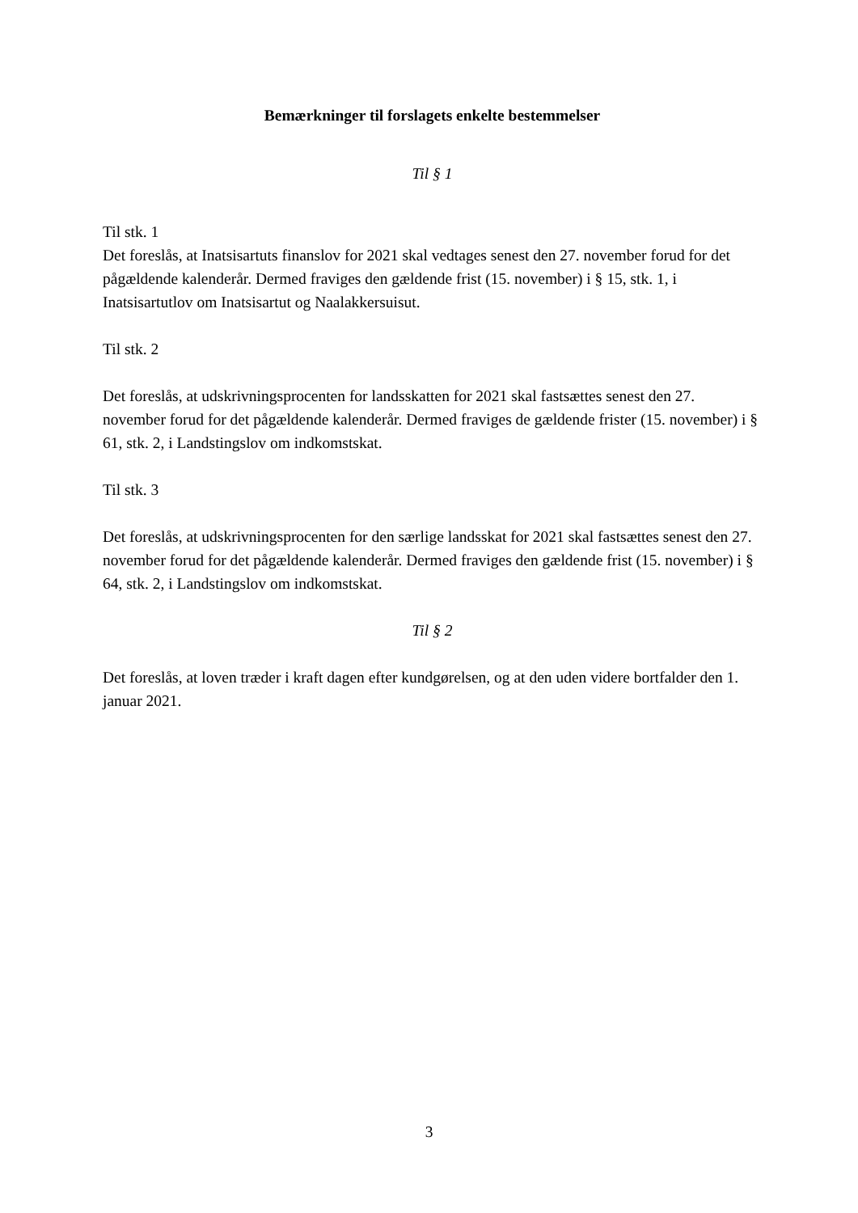Bemærkninger til forslagets enkelte bestemmelser
Til § 1
Til stk. 1
Det foreslås, at Inatsisartuts finanslov for 2021 skal vedtages senest den 27. november forud for det pågældende kalenderår. Dermed fraviges den gældende frist (15. november) i § 15, stk. 1, i Inatsisartutlov om Inatsisartut og Naalakkersuisut.
Til stk. 2
Det foreslås, at udskrivningsprocenten for landsskatten for 2021 skal fastsættes senest den 27. november forud for det pågældende kalenderår. Dermed fraviges de gældende frister (15. november) i § 61, stk. 2, i Landstingslov om indkomstskat.
Til stk. 3
Det foreslås, at udskrivningsprocenten for den særlige landsskat for 2021 skal fastsættes senest den 27. november forud for det pågældende kalenderår. Dermed fraviges den gældende frist (15. november) i § 64, stk. 2, i Landstingslov om indkomstskat.
Til § 2
Det foreslås, at loven træder i kraft dagen efter kundgørelsen, og at den uden videre bortfalder den 1. januar 2021.
3